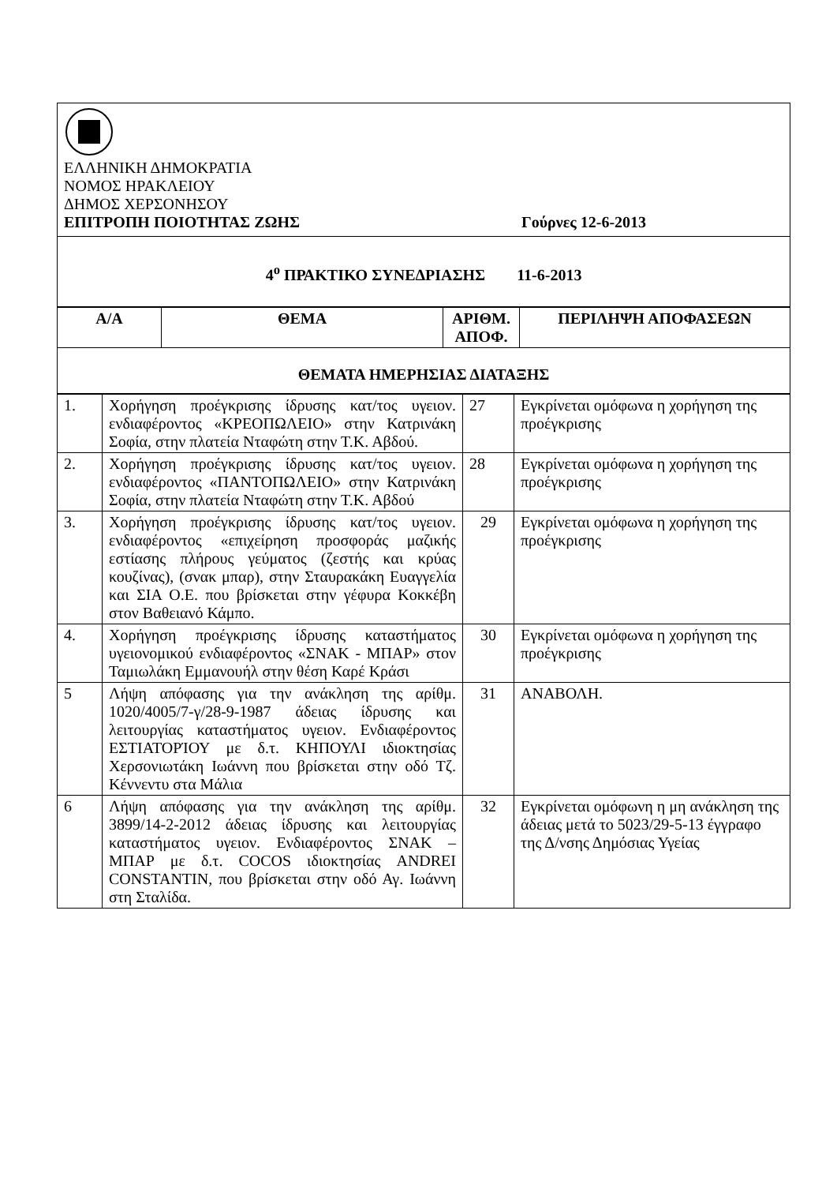| ΕΛΛΗΝΙΚΗ ΔΗΜΟΚΡΑΤΙΑ ΝΟΜΟΣ ΗΡΑΚΛΕΙΟΥ ΔΗΜΟΣ ΧΕΡΣΟΝΗΣΟΥ ΕΠΙΤΡΟΠΗ ΠΟΙΟΤΗΤΑΣ ΖΩΗΣ Γούρνες 12-6-2013 |
| 4<sup>ο</sup> ΠΡΑΚΤΙΚΟ ΣΥΝΕΔΡΙΑΣΗΣ 11-6-2013 |
| Α/Α | ΘΕΜΑ | ΑΡΙΘΜ. ΑΠΟΦ. | ΠΕΡΙΛΗΨΗ ΑΠΟΦΑΣΕΩΝ |
| --- | --- | --- | --- |
| ΘΕΜΑΤΑ ΗΜΕΡΗΣΙΑΣ ΔΙΑΤΑΞΗΣ | | | |
| 1. | Χορήγηση προέγκρισης ίδρυσης κατ/τος υγειον. ενδιαφέροντος «ΚΡΕΟΠΩΛΕΙΟ» στην Κατρινάκη Σοφία, στην πλατεία Νταφώτη στην Τ.Κ. Αβδού. | 27 | Εγκρίνεται ομόφωνα η χορήγηση της προέγκρισης |
| 2. | Χορήγηση προέγκρισης ίδρυσης κατ/τος υγειον. ενδιαφέροντος «ΠΑΝΤΟΠΩΛΕΙΟ» στην Κατρινάκη Σοφία, στην πλατεία Νταφώτη στην Τ.Κ. Αβδού | 28 | Εγκρίνεται ομόφωνα η χορήγηση της προέγκρισης |
| 3. | Χορήγηση προέγκρισης ίδρυσης κατ/τος υγειον. ενδιαφέροντος «επιχείρηση προσφοράς μαζικής εστίασης πλήρους γεύματος (ζεστής και κρύας κουζίνας), (σνακ μπαρ), στην Σταυρακάκη Ευαγγελία και ΣΙΑ Ο.Ε. που βρίσκεται στην γέφυρα Κοκκέβη στον Βαθειανό Κάμπο. | 29 | Εγκρίνεται ομόφωνα η χορήγηση της προέγκρισης |
| 4. | Χορήγηση προέγκρισης ίδρυσης καταστήματος υγειονομικού ενδιαφέροντος «ΣΝΑΚ - ΜΠΑΡ» στον Ταμιωλάκη Εμμανουήλ στην θέση Καρέ Κράσι | 30 | Εγκρίνεται ομόφωνα η χορήγηση της προέγκρισης |
| 5 | Λήψη απόφασης για την ανάκληση της αρίθμ. 1020/4005/7-γ/28-9-1987 άδειας ίδρυσης και λειτουργίας καταστήματος υγειον. Ενδιαφέροντος ΕΣΤΙΑΤΟΡΊΟΥ με δ.τ. ΚΗΠΟΥΛΙ ιδιοκτησίας Χερσονιωτάκη Ιωάννη που βρίσκεται στην οδό Τζ. Κέννεντυ στα Μάλια | 31 | ΑΝΑΒΟΛΗ. |
| 6 | Λήψη απόφασης για την ανάκληση της αρίθμ. 3899/14-2-2012 άδειας ίδρυσης και λειτουργίας καταστήματος υγειον. Ενδιαφέροντος ΣΝΑΚ – ΜΠΑΡ με δ.τ. COCOS ιδιοκτησίας ANDREI CONSTANTIN, που βρίσκεται στην οδό Αγ. Ιωάννη στη Σταλίδα. | 32 | Εγκρίνεται ομόφωνη η μη ανάκληση της άδειας μετά το 5023/29-5-13 έγγραφο της Δ/νσης Δημόσιας Υγείας |